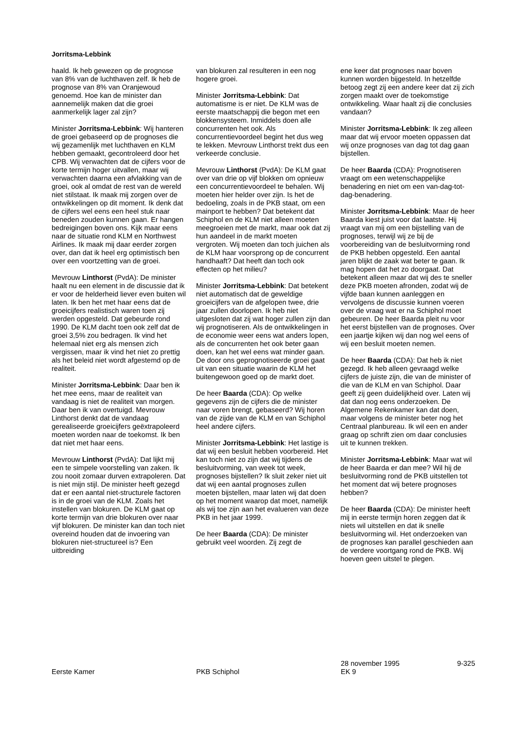Jorritsma-Lebbink
haald. Ik heb gewezen op de prognose van 8% van de luchthaven zelf. Ik heb de prognose van 8% van Oranjewoud genoemd. Hoe kan de minister dan aannemelijk maken dat die groei aanmerkelijk lager zal zijn?
Minister Jorritsma-Lebbink: Wij hanteren de groei gebaseerd op de prognoses die wij gezamenlijk met luchthaven en KLM hebben gemaakt, gecontroleerd door het CPB. Wij verwachten dat de cijfers voor de korte termijn hoger uitvallen, maar wij verwachten daarna een afvlakking van de groei, ook al omdat de rest van de wereld niet stilstaat. Ik maak mij zorgen over de ontwikkelingen op dit moment. Ik denk dat de cijfers wel eens een heel stuk naar beneden zouden kunnen gaan. Er hangen bedreigingen boven ons. Kijk maar eens naar de situatie rond KLM en Northwest Airlines. Ik maak mij daar eerder zorgen over, dan dat ik heel erg optimistisch ben over een voortzetting van de groei.
Mevrouw Linthorst (PvdA): De minister haalt nu een element in de discussie dat ik er voor de helderheid liever even buiten wil laten. Ik ben het met haar eens dat de groeicijfers realistisch waren toen zij werden opgesteld. Dat gebeurde rond 1990. De KLM dacht toen ook zelf dat de groei 3,5% zou bedragen. Ik vind het helemaal niet erg als mensen zich vergissen, maar ik vind het niet zo prettig als het beleid niet wordt afgestemd op de realiteit.
Minister Jorritsma-Lebbink: Daar ben ik het mee eens, maar de realiteit van vandaag is niet de realiteit van morgen. Daar ben ik van overtuigd. Mevrouw Linthorst denkt dat de vandaag gerealiseerde groeicijfers geëxtrapoleerd moeten worden naar de toekomst. Ik ben dat niet met haar eens.
Mevrouw Linthorst (PvdA): Dat lijkt mij een te simpele voorstelling van zaken. Ik zou nooit zomaar durven extrapoleren. Dat is niet mijn stijl. De minister heeft gezegd dat er een aantal niet-structurele factoren is in de groei van de KLM. Zoals het instellen van blokuren. De KLM gaat op korte termijn van drie blokuren over naar vijf blokuren. De minister kan dan toch niet overeind houden dat de invoering van blokuren niet-structureel is? Een uitbreiding
van blokuren zal resulteren in een nog hogere groei.
Minister Jorritsma-Lebbink: Dat automatisme is er niet. De KLM was de eerste maatschappij die begon met een blokkensysteem. Inmiddels doen alle concurrenten het ook. Als concurrentievoordeel begint het dus weg te lekken. Mevrouw Linthorst trekt dus een verkeerde conclusie.
Mevrouw Linthorst (PvdA): De KLM gaat over van drie op vijf blokken om opnieuw een concurrentievoordeel te behalen. Wij moeten hier helder over zijn. Is het de bedoeling, zoals in de PKB staat, om een mainport te hebben? Dat betekent dat Schiphol en de KLM niet alleen moeten meegroeien met de markt, maar ook dat zij hun aandeel in de markt moeten vergroten. Wij moeten dan toch juichen als de KLM haar voorsprong op de concurrent handhaaft? Dat heeft dan toch ook effecten op het milieu?
Minister Jorritsma-Lebbink: Dat betekent niet automatisch dat de geweldige groeicijfers van de afgelopen twee, drie jaar zullen doorlopen. Ik heb niet uitgesloten dat zij wat hoger zullen zijn dan wij prognotiseren. Als de ontwikkelingen in de economie weer eens wat anders lopen, als de concurrenten het ook beter gaan doen, kan het wel eens wat minder gaan. De door ons geprognotiseerde groei gaat uit van een situatie waarin de KLM het buitengewoon goed op de markt doet.
De heer Baarda (CDA): Op welke gegevens zijn de cijfers die de minister naar voren brengt, gebaseerd? Wij horen van de zijde van de KLM en van Schiphol heel andere cijfers.
Minister Jorritsma-Lebbink: Het lastige is dat wij een besluit hebben voorbereid. Het kan toch niet zo zijn dat wij tijdens de besluitvorming, van week tot week, prognoses bijstellen? Ik sluit zeker niet uit dat wij een aantal prognoses zullen moeten bijstellen, maar laten wij dat doen op het moment waarop dat moet, namelijk als wij toe zijn aan het evalueren van deze PKB in het jaar 1999.
De heer Baarda (CDA): De minister gebruikt veel woorden. Zij zegt de
ene keer dat prognoses naar boven kunnen worden bijgesteld. In hetzelfde betoog zegt zij een andere keer dat zij zich zorgen maakt over de toekomstige ontwikkeling. Waar haalt zij die conclusies vandaan?
Minister Jorritsma-Lebbink: Ik zeg alleen maar dat wij ervoor moeten oppassen dat wij onze prognoses van dag tot dag gaan bijstellen.
De heer Baarda (CDA): Prognotiseren vraagt om een wetenschappelijke benadering en niet om een van-dag-tot-dag-benadering.
Minister Jorritsma-Lebbink: Maar de heer Baarda kiest juist voor dat laatste. Hij vraagt van mij om een bijstelling van de prognoses, terwijl wij ze bij de voorbereiding van de besluitvorming rond de PKB hebben opgesteld. Een aantal jaren blijkt de zaak wat beter te gaan. Ik mag hopen dat het zo doorgaat. Dat betekent alleen maar dat wij des te sneller deze PKB moeten afronden, zodat wij de vijfde baan kunnen aanleggen en vervolgens de discussie kunnen voeren over de vraag wat er na Schiphol moet gebeuren. De heer Baarda pleit nu voor het eerst bijstellen van de prognoses. Over een jaartje kijken wij dan nog wel eens of wij een besluit moeten nemen.
De heer Baarda (CDA): Dat heb ik niet gezegd. Ik heb alleen gevraagd welke cijfers de juiste zijn, die van de minister of die van de KLM en van Schiphol. Daar geeft zij geen duidelijkheid over. Laten wij dat dan nog eens onderzoeken. De Algemene Rekenkamer kan dat doen, maar volgens de minister beter nog het Centraal planbureau. Ik wil een en ander graag op schrift zien om daar conclusies uit te kunnen trekken.
Minister Jorritsma-Lebbink: Maar wat wil de heer Baarda er dan mee? Wil hij de besluitvorming rond de PKB uitstellen tot het moment dat wij betere prognoses hebben?
De heer Baarda (CDA): De minister heeft mij in eerste termijn horen zeggen dat ik niets wil uitstellen en dat ik snelle besluitvorming wil. Het onderzoeken van de prognoses kan parallel geschieden aan de verdere voortgang rond de PKB. Wij hoeven geen uitstel te plegen.
Eerste Kamer
PKB Schiphol
28 november 1995
EK 9 9-325